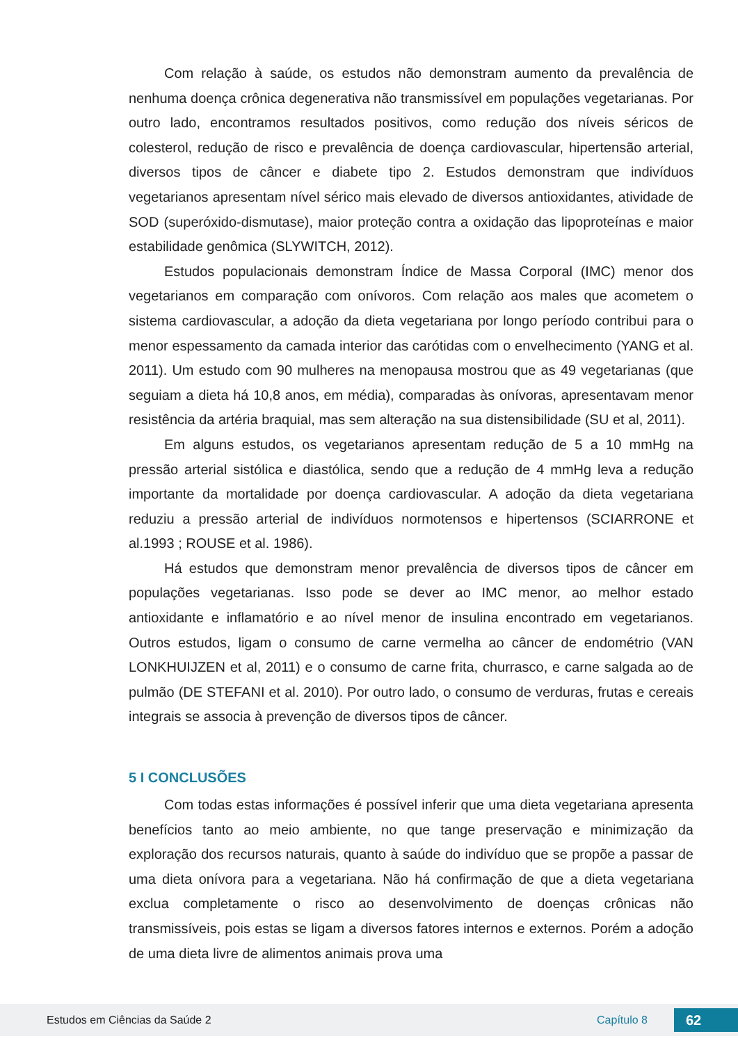Com relação à saúde, os estudos não demonstram aumento da prevalência de nenhuma doença crônica degenerativa não transmissível em populações vegetarianas. Por outro lado, encontramos resultados positivos, como redução dos níveis séricos de colesterol, redução de risco e prevalência de doença cardiovascular, hipertensão arterial, diversos tipos de câncer e diabete tipo 2. Estudos demonstram que indivíduos vegetarianos apresentam nível sérico mais elevado de diversos antioxidantes, atividade de SOD (superóxido-dismutase), maior proteção contra a oxidação das lipoproteínas e maior estabilidade genômica (SLYWITCH, 2012).
Estudos populacionais demonstram Índice de Massa Corporal (IMC) menor dos vegetarianos em comparação com onívoros. Com relação aos males que acometem o sistema cardiovascular, a adoção da dieta vegetariana por longo período contribui para o menor espessamento da camada interior das carótidas com o envelhecimento (YANG et al. 2011). Um estudo com 90 mulheres na menopausa mostrou que as 49 vegetarianas (que seguiam a dieta há 10,8 anos, em média), comparadas às onívoras, apresentavam menor resistência da artéria braquial, mas sem alteração na sua distensibilidade (SU et al, 2011).
Em alguns estudos, os vegetarianos apresentam redução de 5 a 10 mmHg na pressão arterial sistólica e diastólica, sendo que a redução de 4 mmHg leva a redução importante da mortalidade por doença cardiovascular. A adoção da dieta vegetariana reduziu a pressão arterial de indivíduos normotensos e hipertensos (SCIARRONE et al.1993 ; ROUSE et al. 1986).
Há estudos que demonstram menor prevalência de diversos tipos de câncer em populações vegetarianas. Isso pode se dever ao IMC menor, ao melhor estado antioxidante e inflamatório e ao nível menor de insulina encontrado em vegetarianos. Outros estudos, ligam o consumo de carne vermelha ao câncer de endométrio (VAN LONKHUIJZEN et al, 2011) e o consumo de carne frita, churrasco, e carne salgada ao de pulmão (DE STEFANI et al. 2010). Por outro lado, o consumo de verduras, frutas e cereais integrais se associa à prevenção de diversos tipos de câncer.
5 I CONCLUSÕES
Com todas estas informações é possível inferir que uma dieta vegetariana apresenta benefícios tanto ao meio ambiente, no que tange preservação e minimização da exploração dos recursos naturais, quanto à saúde do indivíduo que se propõe a passar de uma dieta onívora para a vegetariana. Não há confirmação de que a dieta vegetariana exclua completamente o risco ao desenvolvimento de doenças crônicas não transmissíveis, pois estas se ligam a diversos fatores internos e externos. Porém a adoção de uma dieta livre de alimentos animais prova uma
Estudos em Ciências da Saúde 2 Capítulo 8 62